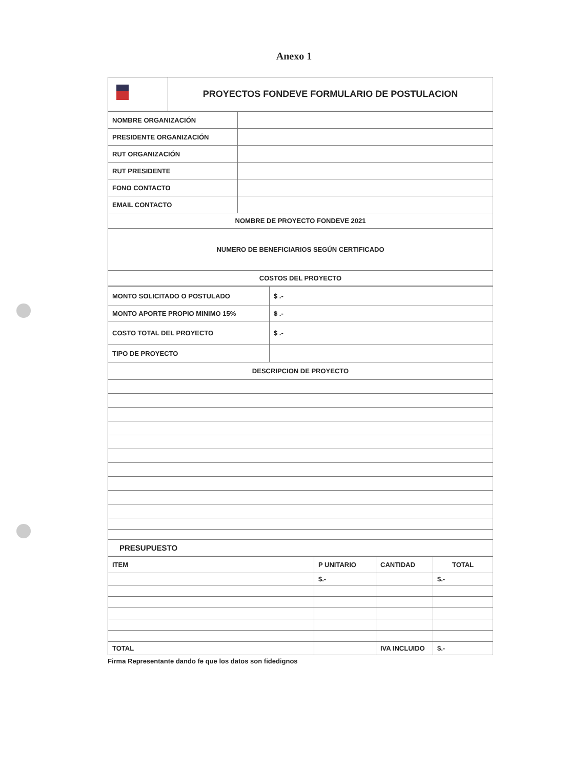Anexo 1
| | PROYECTOS FONDEVE FORMULARIO DE POSTULACION |
| NOMBRE ORGANIZACIÓN | |
| PRESIDENTE ORGANIZACIÓN | |
| RUT ORGANIZACIÓN | |
| RUT PRESIDENTE | |
| FONO CONTACTO | |
| EMAIL CONTACTO | |
| NOMBRE DE PROYECTO FONDEVE 2021 | |
| NUMERO DE BENEFICIARIOS SEGÚN CERTIFICADO | |
| COSTOS DEL PROYECTO | |
| MONTO SOLICITADO O POSTULADO | $ .- |
| MONTO APORTE PROPIO MINIMO 15% | $ .- |
| COSTO TOTAL DEL PROYECTO | $ .- |
| TIPO DE PROYECTO | |
| DESCRIPCION DE PROYECTO | |
| PRESUPUESTO | |
| ITEM | P UNITARIO | CANTIDAD | TOTAL |
| | $.- | | $.- |
| TOTAL | | IVA INCLUIDO | $.- |
Firma Representante dando fe que los datos son fidedignos